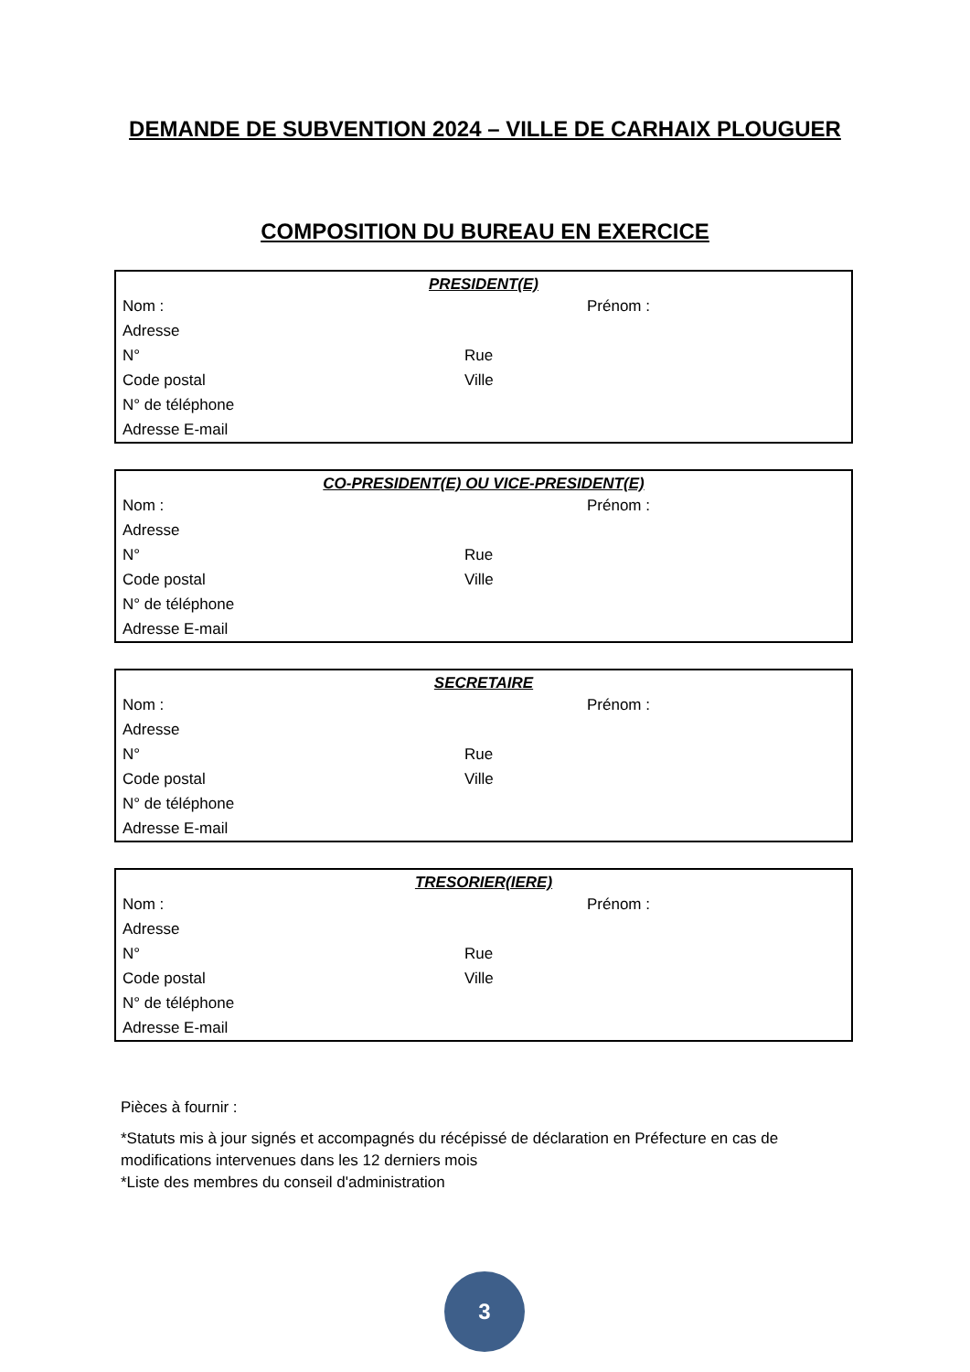DEMANDE DE SUBVENTION 2024 – VILLE DE CARHAIX PLOUGUER
COMPOSITION DU BUREAU EN EXERCICE
| PRESIDENT(E) | | |
| --- | --- | --- |
| Nom : | | Prénom : |
| Adresse | | |
| N° | Rue | |
| Code postal | Ville | |
| N° de téléphone | | |
| Adresse E-mail | | |
| CO-PRESIDENT(E) OU VICE-PRESIDENT(E) | | |
| --- | --- | --- |
| Nom : | | Prénom : |
| Adresse | | |
| N° | Rue | |
| Code postal | Ville | |
| N° de téléphone | | |
| Adresse E-mail | | |
| SECRETAIRE | | |
| --- | --- | --- |
| Nom : | | Prénom : |
| Adresse | | |
| N° | Rue | |
| Code postal | Ville | |
| N° de téléphone | | |
| Adresse E-mail | | |
| TRESORIER(IERE) | | |
| --- | --- | --- |
| Nom : | | Prénom : |
| Adresse | | |
| N° | Rue | |
| Code postal | Ville | |
| N° de téléphone | | |
| Adresse E-mail | | |
Pièces à fournir :
*Statuts mis à jour signés et accompagnés du récépissé de déclaration en Préfecture en cas de modifications intervenues dans les 12 derniers mois
*Liste des membres du conseil d'administration
3